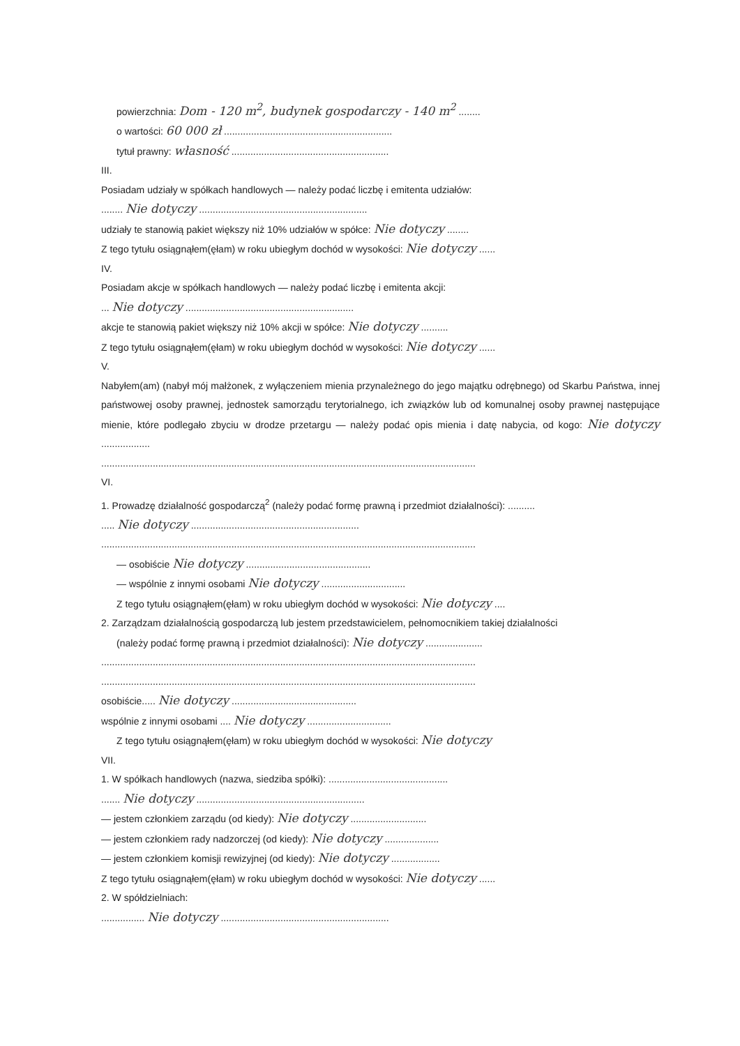powierzchnia: Dom - 120 m<sup>2</sup>, budynek gospodarczy - 140 m<sup>2</sup> ........
o wartości: 60 000 zł ..............................................................
tytuł prawny: własność ..........................................................
III.
Posiadam udziały w spółkach handlowych — należy podać liczbę i emitenta udziałów:
........ Nie dotyczy ..............................................................
udziały te stanowią pakiet większy niż 10% udziałów w spółce: Nie dotyczy ........
Z tego tytułu osiągnąłem(ęłam) w roku ubiegłym dochód w wysokości: Nie dotyczy ......
IV.
Posiadam akcje w spółkach handlowych — należy podać liczbę i emitenta akcji:
... Nie dotyczy ..............................................................
akcje te stanowią pakiet większy niż 10% akcji w spółce: Nie dotyczy ..........
Z tego tytułu osiągnąłem(ęłam) w roku ubiegłym dochód w wysokości: Nie dotyczy ......
V.
Nabyłem(am) (nabył mój małżonek, z wyłączeniem mienia przynależnego do jego majątku odrębnego) od Skarbu Państwa, innej państwowej osoby prawnej, jednostek samorządu terytorialnego, ich związków lub od komunalnej osoby prawnej następujące mienie, które podlegało zbyciu w drodze przetargu — należy podać opis mienia i datę nabycia, od kogo: Nie dotyczy ..................
..........................................................................................................................................
VI.
1. Prowadzę działalność gospodarczą<sup>2</sup> (należy podać formę prawną i przedmiot działalności): ..........
..... Nie dotyczy ..............................................................
..........................................................................................................................................
— osobiście Nie dotyczy ..............................................
— wspólnie z innymi osobami Nie dotyczy ...............................
Z tego tytułu osiągnąłem(ęłam) w roku ubiegłym dochód w wysokości: Nie dotyczy ....
2. Zarządzam działalnością gospodarczą lub jestem przedstawicielem, pełnomocnikiem takiej działalności
(należy podać formę prawną i przedmiot działalności): Nie dotyczy .....................
..........................................................................................................................................
..........................................................................................................................................
osobiście..... Nie dotyczy ..............................................
wspólnie z innymi osobami .... Nie dotyczy ...............................
Z tego tytułu osiągnąłem(ęłam) w roku ubiegłym dochód w wysokości: Nie dotyczy
VII.
1. W spółkach handlowych (nazwa, siedziba spółki): ............................................
....... Nie dotyczy ..............................................................
— jestem członkiem zarządu (od kiedy): Nie dotyczy ............................
— jestem członkiem rady nadzorczej (od kiedy): Nie dotyczy ....................
— jestem członkiem komisji rewizyjnej (od kiedy): Nie dotyczy ..................
Z tego tytułu osiągnąłem(ęłam) w roku ubiegłym dochód w wysokości: Nie dotyczy ......
2. W spółdzielniach:
................ Nie dotyczy ..............................................................